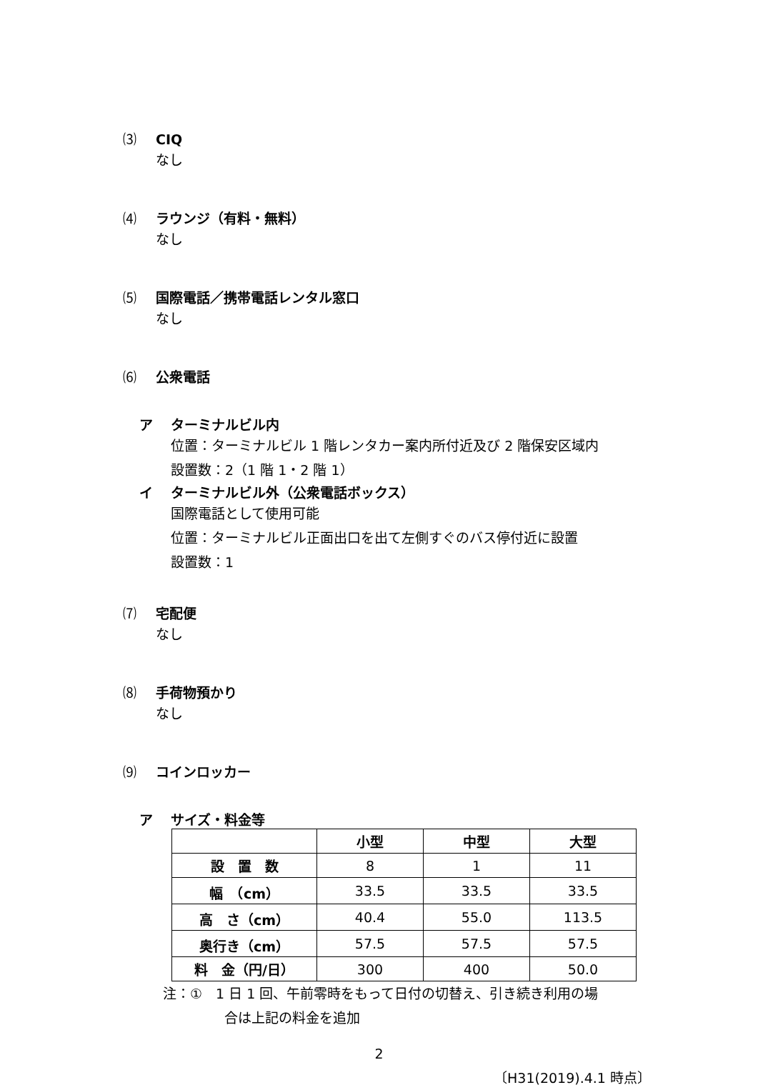⑶ CIQ
なし
⑷ ラウンジ（有料・無料）
なし
⑸ 国際電話／携帯電話レンタル窓口
なし
⑹ 公衆電話
ア ターミナルビル内
位置：ターミナルビル 1 階レンタカー案内所付近及び 2 階保安区域内
設置数：2（1 階 1・2 階 1）
イ ターミナルビル外（公衆電話ボックス）
国際電話として使用可能
位置：ターミナルビル正面出口を出て左側すぐのバス停付近に設置
設置数：1
⑺ 宅配便
なし
⑻ 手荷物預かり
なし
⑼ コインロッカー
ア サイズ・料金等
| | 小型 | 中型 | 大型 |
| --- | --- | --- | --- |
| 設 置 数 | 8 | 1 | 11 |
| 幅 （cm） | 33.5 | 33.5 | 33.5 |
| 高 さ（cm） | 40.4 | 55.0 | 113.5 |
| 奥行き（cm） | 57.5 | 57.5 | 57.5 |
| 料 金（円/日） | 300 | 400 | 50.0 |
注：①　1 日 1 回、午前零時をもって日付の切替え、引き続き利用の場
合は上記の料金を追加
2
〔H31(2019).4.1 時点〕